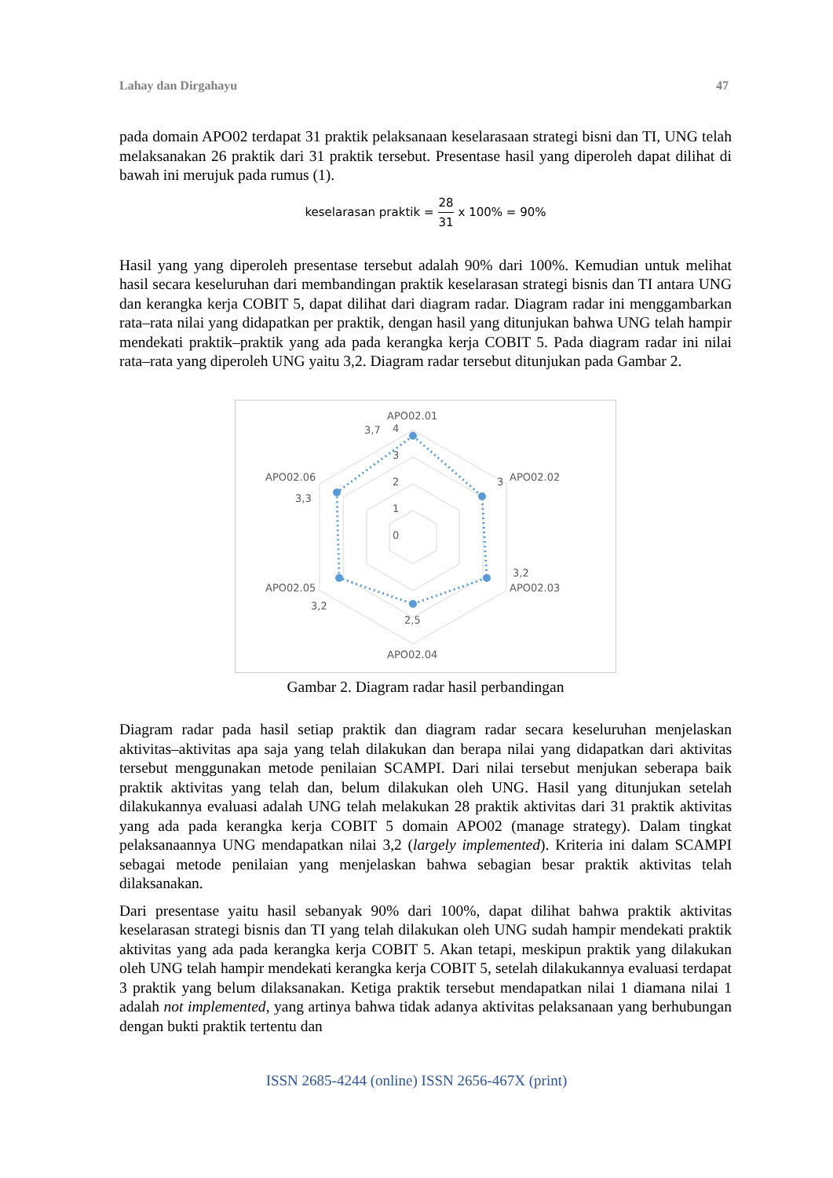Lahay dan Dirgahayu 47
pada domain APO02 terdapat 31 praktik pelaksanaan keselarasaan strategi bisni dan TI, UNG telah melaksanakan 26 praktik dari 31 praktik tersebut. Presentase hasil yang diperoleh dapat dilihat di bawah ini merujuk pada rumus (1).
keselarasan praktik = 28 31 x 100% = 90%
Hasil yang yang diperoleh presentase tersebut adalah 90% dari 100%. Kemudian untuk melihat hasil secara keseluruhan dari membandingan praktik keselarasan strategi bisnis dan TI antara UNG dan kerangka kerja COBIT 5, dapat dilihat dari diagram radar. Diagram radar ini menggambarkan rata–rata nilai yang didapatkan per praktik, dengan hasil yang ditunjukan bahwa UNG telah hampir mendekati praktik–praktik yang ada pada kerangka kerja COBIT 5. Pada diagram radar ini nilai rata–rata yang diperoleh UNG yaitu 3,2. Diagram radar tersebut ditunjukan pada Gambar 2.
APO02.01
APO02.02
APO02.03
APO02.04
APO02.05
APO02.06
4
3
2
1
0
3,7
3
3,2
2,5
3,2
3,3
Gambar 2. Diagram radar hasil perbandingan
Diagram radar pada hasil setiap praktik dan diagram radar secara keseluruhan menjelaskan aktivitas–aktivitas apa saja yang telah dilakukan dan berapa nilai yang didapatkan dari aktivitas tersebut menggunakan metode penilaian SCAMPI. Dari nilai tersebut menjukan seberapa baik praktik aktivitas yang telah dan, belum dilakukan oleh UNG. Hasil yang ditunjukan setelah dilakukannya evaluasi adalah UNG telah melakukan 28 praktik aktivitas dari 31 praktik aktivitas yang ada pada kerangka kerja COBIT 5 domain APO02 (manage strategy). Dalam tingkat pelaksanaannya UNG mendapatkan nilai 3,2 (largely implemented). Kriteria ini dalam SCAMPI sebagai metode penilaian yang menjelaskan bahwa sebagian besar praktik aktivitas telah dilaksanakan.
Dari presentase yaitu hasil sebanyak 90% dari 100%, dapat dilihat bahwa praktik aktivitas keselarasan strategi bisnis dan TI yang telah dilakukan oleh UNG sudah hampir mendekati praktik aktivitas yang ada pada kerangka kerja COBIT 5. Akan tetapi, meskipun praktik yang dilakukan oleh UNG telah hampir mendekati kerangka kerja COBIT 5, setelah dilakukannya evaluasi terdapat 3 praktik yang belum dilaksanakan. Ketiga praktik tersebut mendapatkan nilai 1 diamana nilai 1 adalah not implemented, yang artinya bahwa tidak adanya aktivitas pelaksanaan yang berhubungan dengan bukti praktik tertentu dan
ISSN 2685-4244 (online) ISSN 2656-467X (print)